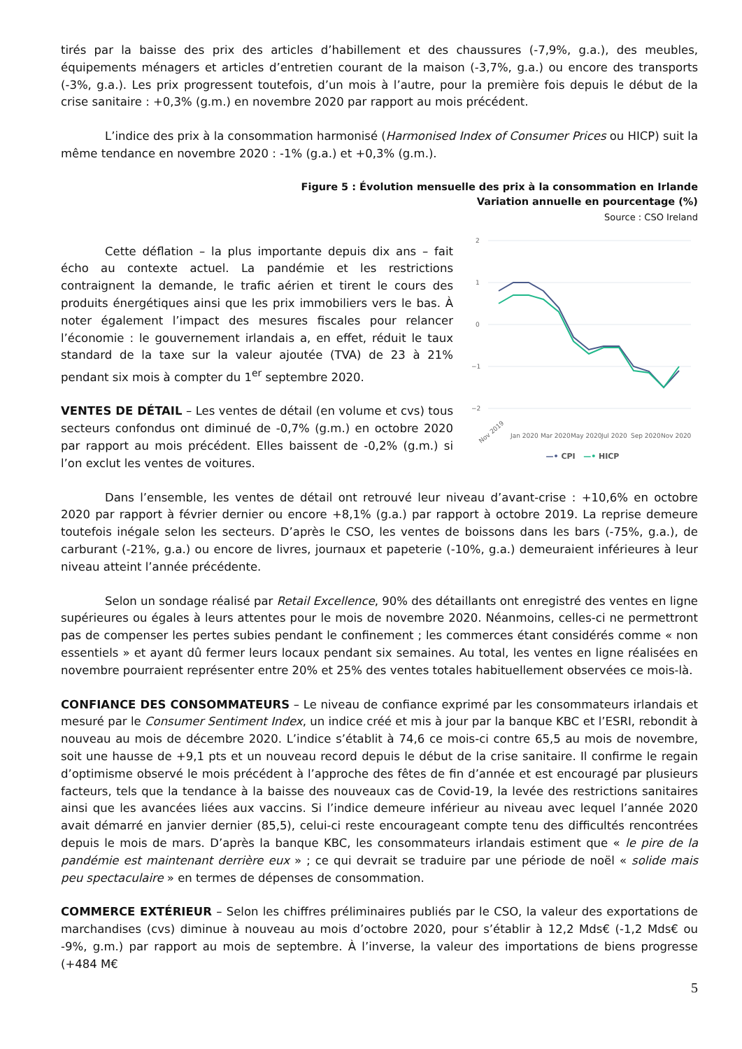tirés par la baisse des prix des articles d’habillement et des chaussures (-7,9%, g.a.), des meubles, équipements ménagers et articles d’entretien courant de la maison (-3,7%, g.a.) ou encore des transports (-3%, g.a.). Les prix progressent toutefois, d’un mois à l’autre, pour la première fois depuis le début de la crise sanitaire : +0,3% (g.m.) en novembre 2020 par rapport au mois précédent.
L’indice des prix à la consommation harmonisé (Harmonised Index of Consumer Prices ou HICP) suit la même tendance en novembre 2020 : -1% (g.a.) et +0,3% (g.m.).
Figure 5 : Évolution mensuelle des prix à la consommation en Irlande
Variation annuelle en pourcentage (%)
Source : CSO Ireland
Cette déflation – la plus importante depuis dix ans – fait écho au contexte actuel. La pandémie et les restrictions contraignent la demande, le trafic aérien et tirent le cours des produits énergétiques ainsi que les prix immobiliers vers le bas. À noter également l’impact des mesures fiscales pour relancer l’économie : le gouvernement irlandais a, en effet, réduit le taux standard de la taxe sur la valeur ajoutée (TVA) de 23 à 21% pendant six mois à compter du 1<sup>er</sup> septembre 2020.
VENTES DE DÉTAIL – Les ventes de détail (en volume et cvs) tous secteurs confondus ont diminué de -0,7% (g.m.) en octobre 2020 par rapport au mois précédent. Elles baissent de -0,2% (g.m.) si l’on exclut les ventes de voitures.
2
1
0
−1
−2
Nov 2019
Jan 2020
Mar 2020
May 2020
Jul 2020
Sep 2020
Nov 2020
—• CPI —• HICP
Dans l’ensemble, les ventes de détail ont retrouvé leur niveau d’avant-crise : +10,6% en octobre 2020 par rapport à février dernier ou encore +8,1% (g.a.) par rapport à octobre 2019. La reprise demeure toutefois inégale selon les secteurs. D’après le CSO, les ventes de boissons dans les bars (-75%, g.a.), de carburant (-21%, g.a.) ou encore de livres, journaux et papeterie (-10%, g.a.) demeuraient inférieures à leur niveau atteint l’année précédente.
Selon un sondage réalisé par Retail Excellence, 90% des détaillants ont enregistré des ventes en ligne supérieures ou égales à leurs attentes pour le mois de novembre 2020. Néanmoins, celles-ci ne permettront pas de compenser les pertes subies pendant le confinement ; les commerces étant considérés comme « non essentiels » et ayant dû fermer leurs locaux pendant six semaines. Au total, les ventes en ligne réalisées en novembre pourraient représenter entre 20% et 25% des ventes totales habituellement observées ce mois-là.
CONFIANCE DES CONSOMMATEURS – Le niveau de confiance exprimé par les consommateurs irlandais et mesuré par le Consumer Sentiment Index, un indice créé et mis à jour par la banque KBC et l’ESRI, rebondit à nouveau au mois de décembre 2020. L’indice s’établit à 74,6 ce mois-ci contre 65,5 au mois de novembre, soit une hausse de +9,1 pts et un nouveau record depuis le début de la crise sanitaire. Il confirme le regain d’optimisme observé le mois précédent à l’approche des fêtes de fin d’année et est encouragé par plusieurs facteurs, tels que la tendance à la baisse des nouveaux cas de Covid-19, la levée des restrictions sanitaires ainsi que les avancées liées aux vaccins. Si l’indice demeure inférieur au niveau avec lequel l’année 2020 avait démarré en janvier dernier (85,5), celui-ci reste encourageant compte tenu des difficultés rencontrées depuis le mois de mars. D’après la banque KBC, les consommateurs irlandais estiment que « le pire de la pandémie est maintenant derrière eux » ; ce qui devrait se traduire par une période de noël « solide mais peu spectaculaire » en termes de dépenses de consommation.
COMMERCE EXTÉRIEUR – Selon les chiffres préliminaires publiés par le CSO, la valeur des exportations de marchandises (cvs) diminue à nouveau au mois d’octobre 2020, pour s’établir à 12,2 Mds€ (-1,2 Mds€ ou -9%, g.m.) par rapport au mois de septembre. À l’inverse, la valeur des importations de biens progresse (+484 M€
5